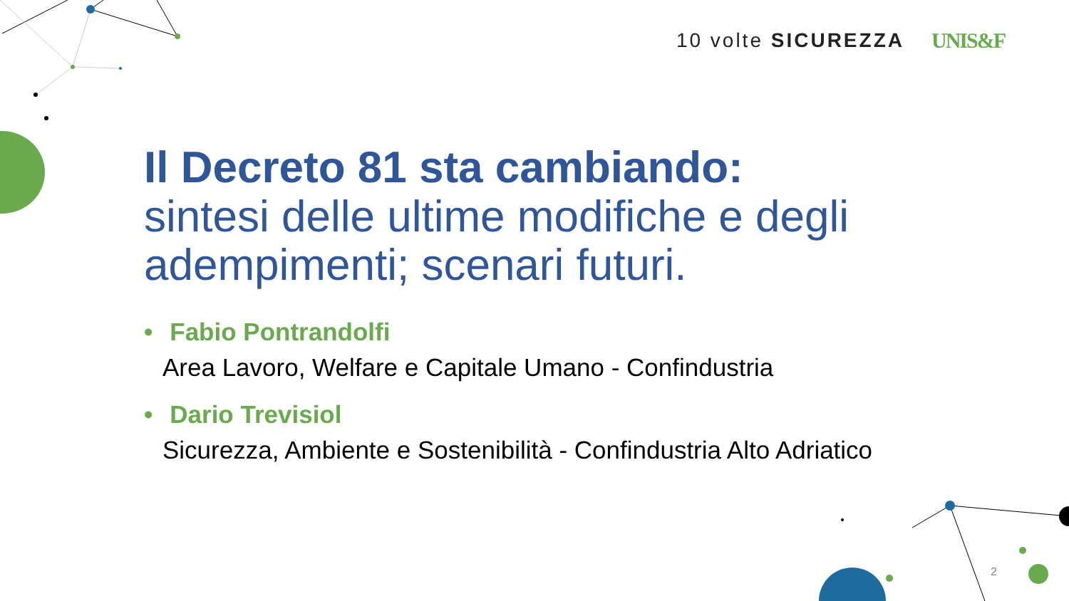10 volte SICUREZZA UNIS&F
Il Decreto 81 sta cambiando:
sintesi delle ultime modifiche e degli adempimenti; scenari futuri.
• Fabio Pontrandolfi
Area Lavoro, Welfare e Capitale Umano - Confindustria
• Dario Trevisiol
Sicurezza, Ambiente e Sostenibilità - Confindustria Alto Adriatico
2